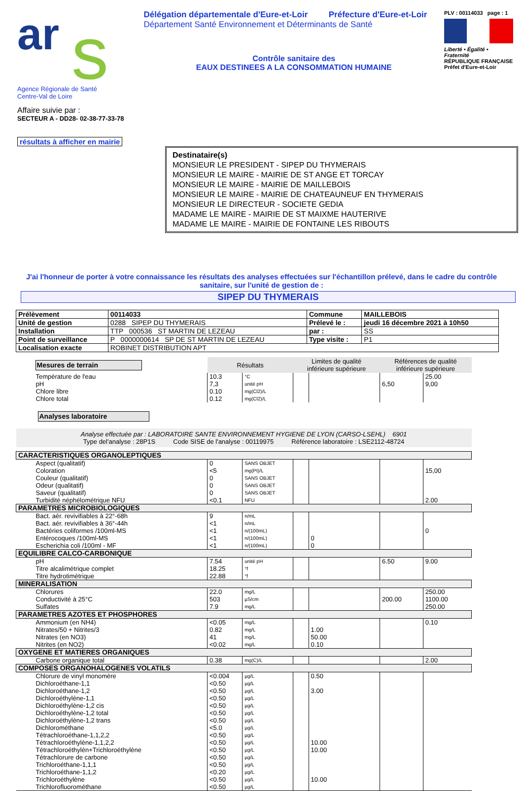ar
s
Agence Régionale de Santé
Centre-Val de Loire
Affaire suivie par :
SECTEUR A - DD28- 02-38-77-33-78
résultats à afficher en mairie
Délégation départementale d'Eure-et-Loir Préfecture d'Eure-et-Loir
Département Santé Environnement et Déterminants de Santé
Contrôle sanitaire des
EAUX DESTINEES A LA CONSOMMATION HUMAINE
PLV : 00114033 page : 1
Liberté • Égalité • Fraternité
RÉPUBLIQUE FRANÇAISE
Préfet d'Eure-et-Loir
Destinataire(s)
MONSIEUR LE PRESIDENT - SIPEP DU THYMERAIS
MONSIEUR LE MAIRE - MAIRIE DE ST ANGE ET TORCAY
MONSIEUR LE MAIRE - MAIRIE DE MAILLEBOIS
MONSIEUR LE MAIRE - MAIRIE DE CHATEAUNEUF EN THYMERAIS
MONSIEUR LE DIRECTEUR - SOCIETE GEDIA
MADAME LE MAIRE - MAIRIE DE ST MAIXME HAUTERIVE
MADAME LE MAIRE - MAIRIE DE FONTAINE LES RIBOUTS
J'ai l'honneur de porter à votre connaissance les résultats des analyses effectuées sur l'échantillon prélevé, dans le cadre du contrôle sanitaire, sur l'unité de gestion de :
SIPEP DU THYMERAIS
| Prélèvement | 00114033 | Commune | MAILLEBOIS |
| Unité de gestion | 0288 SIPEP DU THYMERAIS | Prélevé le : | jeudi 16 décembre 2021 à 10h50 |
| Installation | TTP 000536 ST MARTIN DE LEZEAU | par : | SS |
| Point de surveillance | P 0000000614 SP DE ST MARTIN DE LEZEAU | Type visite : | P1 |
| Localisation exacte | ROBINET DISTRIBUTION APT | | |
| Mesures de terrain | Résultats | | Limites de qualité inférieure supérieure | | Références de qualité inférieure supérieure | |
| Température de l'eau | 10.3 | °C | | | | 25.00 |
| pH | 7,3 | unité pH | | | 6,50 | 9,00 |
| Chlore libre | 0.10 | mg(Cl2)/L | | | | |
| Chlore total | 0.12 | mg(Cl2)/L | | | | |
| Analyses laboratoire | | | | | | |
| Analyse effectuée par : LABORATOIRE SANTE ENVIRONNEMENT HYGIENE DE LYON (CARSO-LSEHL) 6901 Type del'analyse : 28P1S Code SISE de l'analyse : 00119975 Référence laboratoire : LSE2112-48724 | | | | | | |
| CARACTERISTIQUES ORGANOLEPTIQUES | | | | | | |
| Aspect (qualitatif) | 0 | SANS OBJET | | | | |
| Coloration | <5 | mg(Pt)/L | | | | 15,00 |
| Couleur (qualitatif) | 0 | SANS OBJET | | | | |
| Odeur (qualitatif) | 0 | SANS OBJET | | | | |
| Saveur (qualitatif) | 0 | SANS OBJET | | | | |
| Turbidité néphélométrique NFU | <0.1 | NFU | | | | 2.00 |
| PARAMETRES MICROBIOLOGIQUES | | | | | | |
| Bact. aér. revivifiables à 22°-68h | 9 | n/mL | | | | |
| Bact. aér. revivifiables à 36°-44h | <1 | n/mL | | | | |
| Bactéries coliformes /100ml-MS | <1 | n/(100mL) | | | | 0 |
| Entérocoques /100ml-MS | <1 | n/(100mL) | | 0 | | |
| Escherichia coli /100ml - MF | <1 | n/(100mL) | | 0 | | |
| EQUILIBRE CALCO-CARBONIQUE | | | | | | |
| pH | 7.54 | unité pH | | | 6.50 | 9.00 |
| Titre alcalimétrique complet | 18.25 | °f | | | | |
| Titre hydrotimétrique | 22.88 | °f | | | | |
| MINERALISATION | | | | | | |
| Chlorures | 22.0 | mg/L | | | | 250.00 |
| Conductivité à 25°C | 503 | µS/cm | | | 200.00 | 1100.00 |
| Sulfates | 7.9 | mg/L | | | | 250.00 |
| PARAMETRES AZOTES ET PHOSPHORES | | | | | | |
| Ammonium (en NH4) | <0.05 | mg/L | | | | 0.10 |
| Nitrates/50 + Nitrites/3 | 0.82 | mg/L | | 1.00 | | |
| Nitrates (en NO3) | 41 | mg/L | | 50.00 | | |
| Nitrites (en NO2) | <0.02 | mg/L | | 0.10 | | |
| OXYGENE ET MATIERES ORGANIQUES | | | | | | |
| Carbone organique total | 0.38 | mg(C)/L | | | | 2.00 |
| COMPOSES ORGANOHALOGENES VOLATILS | | | | | | |
| Chlorure de vinyl monomère | <0.004 | µg/L | | 0.50 | | |
| Dichloroéthane-1,1 | <0.50 | µg/L | | | | |
| Dichloroéthane-1,2 | <0.50 | µg/L | | 3.00 | | |
| Dichloroéthylène-1,1 | <0.50 | µg/L | | | | |
| Dichloroéthylène-1,2 cis | <0.50 | µg/L | | | | |
| Dichloroéthylène-1,2 total | <0.50 | µg/L | | | | |
| Dichloroéthylène-1,2 trans | <0.50 | µg/L | | | | |
| Dichlorométhane | <5.0 | µg/L | | | | |
| Tétrachloroéthane-1,1,2,2 | <0.50 | µg/L | | | | |
| Tétrachloroéthylène-1,1,2,2 | <0.50 | µg/L | | 10.00 | | |
| Tétrachloroéthylèn+Trichloroéthylène | <0.50 | µg/L | | 10.00 | | |
| Tétrachlorure de carbone | <0.50 | µg/L | | | | |
| Trichloroéthane-1,1,1 | <0.50 | µg/L | | | | |
| Trichloroéthane-1,1,2 | <0.20 | µg/L | | | | |
| Trichloroéthylène | <0.50 | µg/L | | 10.00 | | |
| Trichlorofluorométhane | <0.50 | µg/L | | | | |